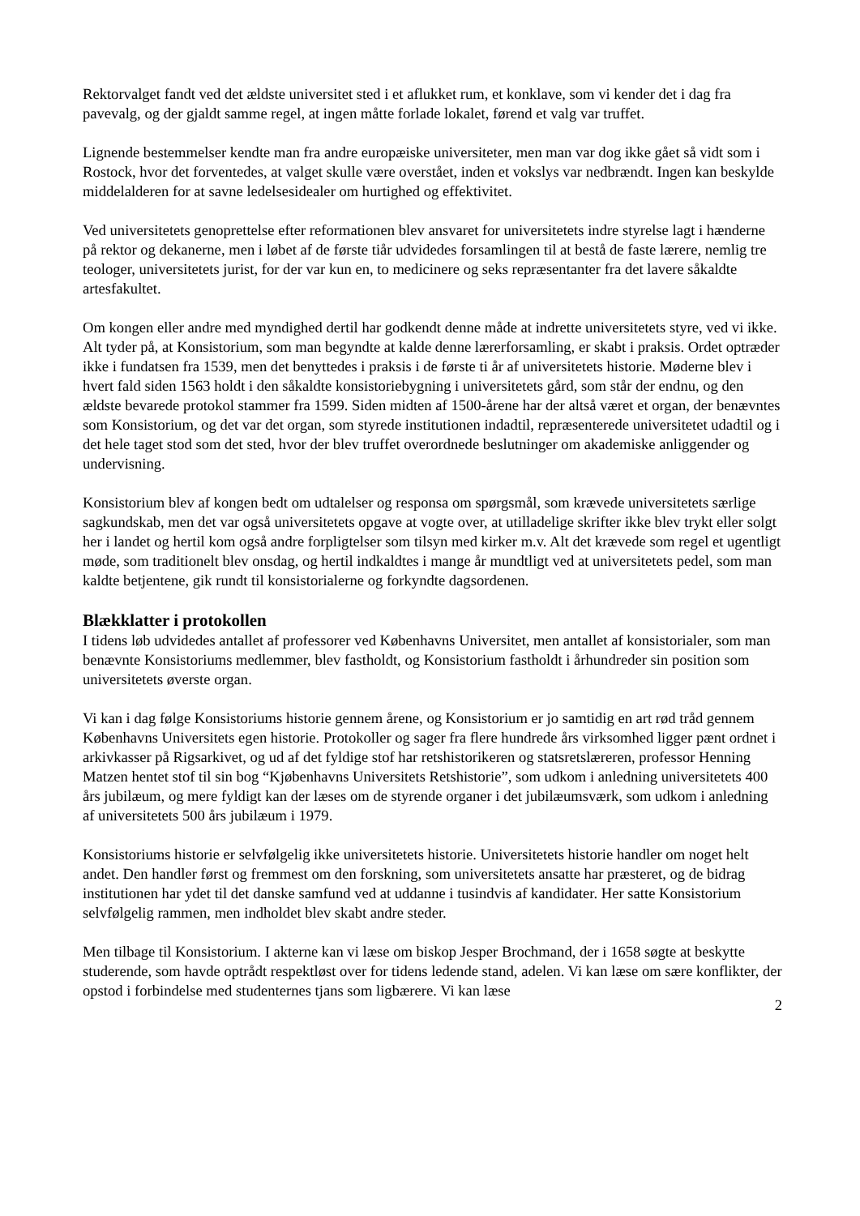Rektorvalget fandt ved det ældste universitet sted i et aflukket rum, et konklave, som vi kender det i dag fra pavevalg, og der gjaldt samme regel, at ingen måtte forlade lokalet, førend et valg var truffet.
Lignende bestemmelser kendte man fra andre europæiske universiteter, men man var dog ikke gået så vidt som i Rostock, hvor det forventedes, at valget skulle være overstået, inden et vokslys var nedbrændt. Ingen kan beskylde middelalderen for at savne ledelsesidealer om hurtighed og effektivitet.
Ved universitetets genoprettelse efter reformationen blev ansvaret for universitetets indre styrelse lagt i hænderne på rektor og dekanerne, men i løbet af de første tiår udvidedes forsamlingen til at bestå de faste lærere, nemlig tre teologer, universitetets jurist, for der var kun en, to medicinere og seks repræsentanter fra det lavere såkaldte artesfakultet.
Om kongen eller andre med myndighed dertil har godkendt denne måde at indrette universitetets styre, ved vi ikke. Alt tyder på, at Konsistorium, som man begyndte at kalde denne lærerforsamling, er skabt i praksis. Ordet optræder ikke i fundatsen fra 1539, men det benyttedes i praksis i de første ti år af universitetets historie. Møderne blev i hvert fald siden 1563 holdt i den såkaldte konsistoriebygning i universitetets gård, som står der endnu, og den ældste bevarede protokol stammer fra 1599. Siden midten af 1500-årene har der altså været et organ, der benævntes som Konsistorium, og det var det organ, som styrede institutionen indadtil, repræsenterede universitetet udadtil og i det hele taget stod som det sted, hvor der blev truffet overordnede beslutninger om akademiske anliggender og undervisning.
Konsistorium blev af kongen bedt om udtalelser og responsa om spørgsmål, som krævede universitetets særlige sagkundskab, men det var også universitetets opgave at vogte over, at utilladelige skrifter ikke blev trykt eller solgt her i landet og hertil kom også andre forpligtelser som tilsyn med kirker m.v. Alt det krævede som regel et ugentligt møde, som traditionelt blev onsdag, og hertil indkaldtes i mange år mundtligt ved at universitetets pedel, som man kaldte betjentene, gik rundt til konsistorialerne og forkyndte dagsordenen.
Blækklatter i protokollen
I tidens løb udvidedes antallet af professorer ved Københavns Universitet, men antallet af konsistorialer, som man benævnte Konsistoriums medlemmer, blev fastholdt, og Konsistorium fastholdt i århundreder sin position som universitetets øverste organ.
Vi kan i dag følge Konsistoriums historie gennem årene, og Konsistorium er jo samtidig en art rød tråd gennem Københavns Universitets egen historie. Protokoller og sager fra flere hundrede års virksomhed ligger pænt ordnet i arkivkasser på Rigsarkivet, og ud af det fyldige stof har retshistorikeren og statsretslæreren, professor Henning Matzen hentet stof til sin bog “Kjøbenhavns Universitets Retshistorie”, som udkom i anledning universitetets 400 års jubilæum, og mere fyldigt kan der læses om de styrende organer i det jubilæumsværk, som udkom i anledning af universitetets 500 års jubilæum i 1979.
Konsistoriums historie er selvfølgelig ikke universitetets historie. Universitetets historie handler om noget helt andet. Den handler først og fremmest om den forskning, som universitetets ansatte har præsteret, og de bidrag institutionen har ydet til det danske samfund ved at uddanne i tusindvis af kandidater. Her satte Konsistorium selvfølgelig rammen, men indholdet blev skabt andre steder.
Men tilbage til Konsistorium. I akterne kan vi læse om biskop Jesper Brochmand, der i 1658 søgte at beskytte studerende, som havde optrådt respektløst over for tidens ledende stand, adelen. Vi kan læse om sære konflikter, der opstod i forbindelse med studenternes tjans som ligbærere. Vi kan læse
2